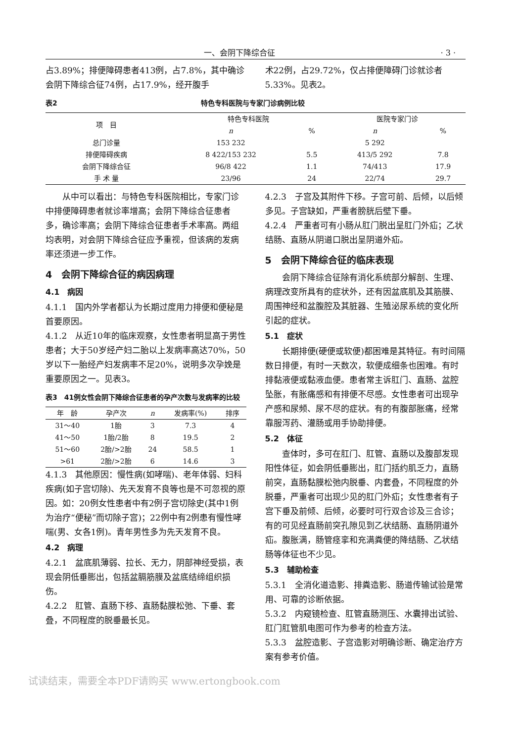一、会阴下降综合征 · 3 ·
占3.89%；排便障碍患者413例，占7.8%，其中确诊会阴下降综合征74例，占17.9%，经开腹手
术22例，占29.72%，仅占排便障碍门诊就诊者5.33%。见表2。
表2 特色专科医院与专家门诊病例比较
| 项 目 | 特色专科医院 | | 医院专家门诊 | |
| --- | --- | --- | --- | --- |
| | n | % | n | % |
| 总门诊量 | 153 232 | | 5 292 | |
| 排便障碍疾病 | 8 422/153 232 | 5.5 | 413/5 292 | 7.8 |
| 会阴下降综合征 | 96/8 422 | 1.1 | 74/413 | 17.9 |
| 手 术 量 | 23/96 | 24 | 22/74 | 29.7 |
从中可以看出：与特色专科医院相比，专家门诊中排便障碍患者就诊率增高；会阴下降综合征患者多，确诊率高；会阴下降综合征患者手术率高。两组均表明，对会阴下降综合征应予重视，但该病的发病率还须进一步工作。
4　会阴下降综合征的病因病理
4.1　病因
4.1.1　国内外学者都认为长期过度用力排便和便秘是首要原因。
4.1.2　从近10年的临床观察，女性患者明显高于男性患者；大于50岁经产妇二胎以上发病率高达70%，50岁以下一胎经产妇发病率不足20%，说明多次孕娩是重要原因之一。见表3。
表3　41例女性会阴下降综合征患者的孕产次数与发病率的比较
| 年 龄 | 孕产次 | n | 发病率(%) | 排序 |
| --- | --- | --- | --- | --- |
| 31～40 | 1胎 | 3 | 7.3 | 4 |
| 41～50 | 1胎/2胎 | 8 | 19.5 | 2 |
| 51～60 | 2胎/>2胎 | 24 | 58.5 | 1 |
| >61 | 2胎/>2胎 | 6 | 14.6 | 3 |
4.1.3　其他原因：慢性病(如哮喘)、老年体弱、妇科疾病(如子宫切除)、先天发育不良等也是不可忽视的原因。如：20例女性患者中有2例子宫切除史(其中1例为治疗“便秘”而切除子宫)；22例中有2例患有慢性哮喘(男、女各1例)。青年男性多为先天发育不良。
4.2　病理
4.2.1　盆底肌薄弱、拉长、无力，阴部神经受损，表现会阴低垂膨出，包括盆膈筋膜及盆底结缔组织损伤。
4.2.2　肛管、直肠下移、直肠黏膜松弛、下垂、套叠，不同程度的脱垂最长见。
4.2.3　子宫及其附件下移。子宫可前、后倾，以后倾多见。子宫缺如，严重者膀胱后壁下垂。
4.2.4　严重者可有小肠从肛门脱出呈肛门外疝；乙状结肠、直肠从阴道口脱出呈阴道外疝。
5　会阴下降综合征的临床表现
会阴下降综合征除有消化系统部分解剖、生理、病理改变所具有的症状外，还有因盆底肌及其筋膜、周围神经和盆腹腔及其脏器、生殖泌尿系统的变化所引起的症状。
5.1　症状
长期排便(硬便或软便)都困难是其特征。有时间隔数日排便，有时一天数次，软便成细条也困难。有时排黏液便或黏液血便。患者常主诉肛门、直肠、盆腔坠胀，有胀痛感和有排便不尽感。女性患者可出现孕产感和尿频、尿不尽的症状。有的有腹部胀痛，经常靠服泻药、灌肠或用手协助排便。
5.2　体征
查体时，多可在肛门、肛管、直肠以及腹部发现阳性体征，如会阴低垂膨出，肛门括约肌乏力，直肠前突，直肠黏膜松弛内脱垂、内套叠，不同程度的外脱垂，严重者可出现少见的肛门外疝；女性患者有子宫下垂及前倾、后倾，必要时可行双合诊及三合诊；有的可见经直肠前突孔隙见到乙状结肠、直肠阴道外疝。腹胀满，肠管痉挛和充满粪便的降结肠、乙状结肠等体征也不少见。
5.3　辅助检查
5.3.1　全消化道造影、排粪造影、肠道传输试验是常用、可靠的诊断依据。
5.3.2　内窥镜检查、肛管直肠测压、水囊排出试验、肛门肛管肌电图可作为参考的检查方法。
5.3.3　盆腔造影、子宫造影对明确诊断、确定治疗方案有参考价值。
试读结束，需要全本PDF请购买 www.ertongbook.com